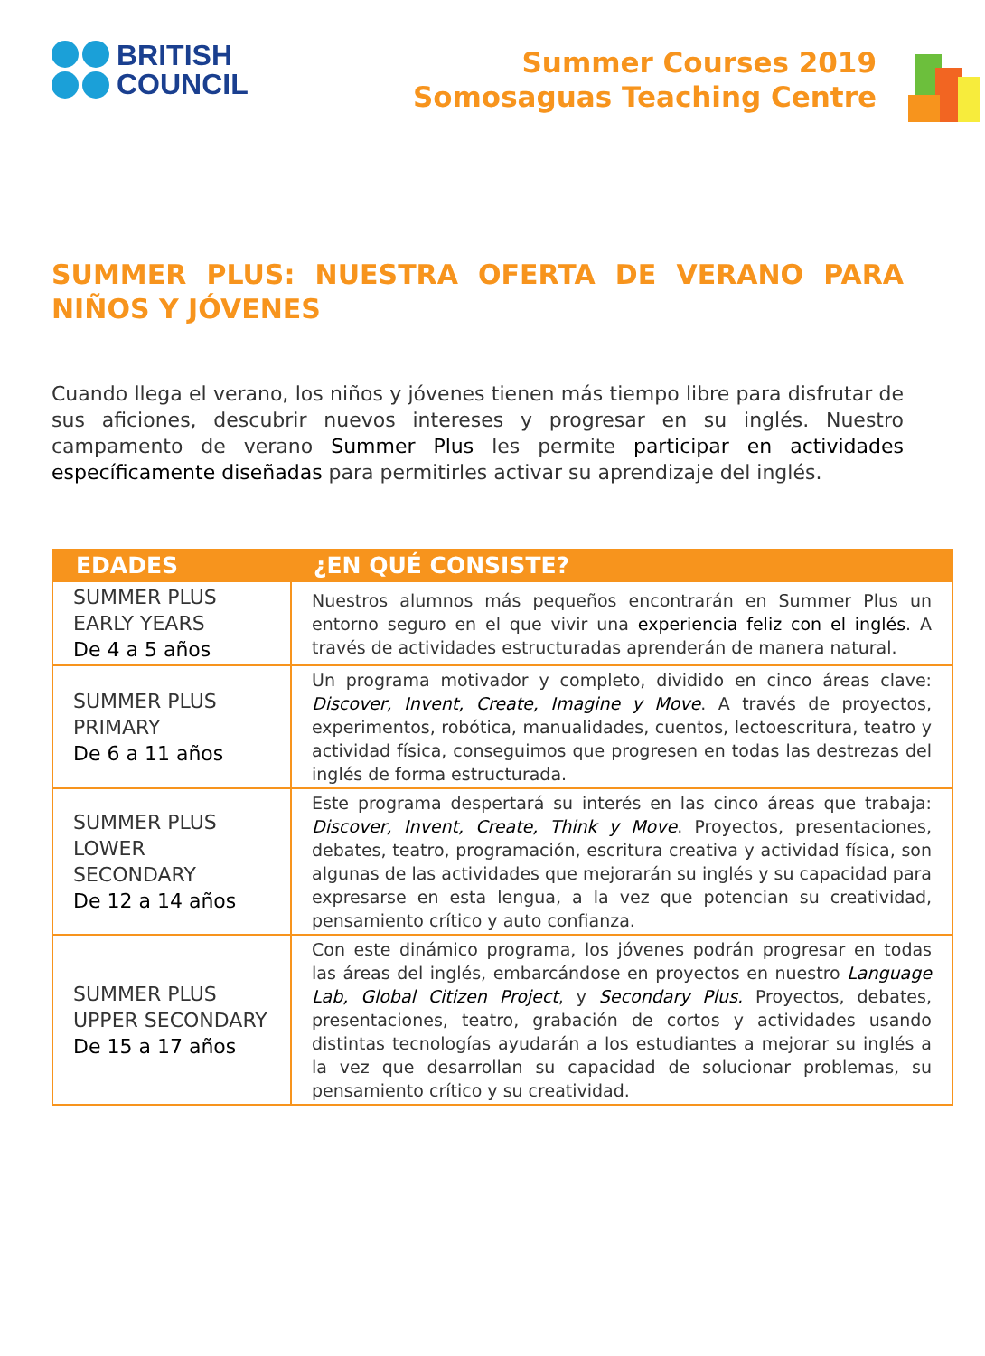BRITISH
COUNCIL
Summer Courses 2019
Somosaguas Teaching Centre
SUMMER PLUS: NUESTRA OFERTA DE VERANO PARA NIÑOS Y JÓVENES
Cuando llega el verano, los niños y jóvenes tienen más tiempo libre para disfrutar de sus aficiones, descubrir nuevos intereses y progresar en su inglés. Nuestro campamento de verano Summer Plus les permite participar en actividades específicamente diseñadas para permitirles activar su aprendizaje del inglés.
| EDADES | ¿EN QUÉ CONSISTE? |
| --- | --- |
| SUMMER PLUS EARLY YEARS De 4 a 5 años | Nuestros alumnos más pequeños encontrarán en Summer Plus un entorno seguro en el que vivir una experiencia feliz con el inglés . A través de actividades estructuradas aprenderán de manera natural. |
| SUMMER PLUS PRIMARY De 6 a 11 años | Un programa motivador y completo, dividido en cinco áreas clave: Discover, Invent, Create, Imagine y Move . A través de proyectos, experimentos, robótica, manualidades, cuentos, lectoescritura, teatro y actividad física, conseguimos que progresen en todas las destrezas del inglés de forma estructurada. |
| SUMMER PLUS LOWER SECONDARY De 12 a 14 años | Este programa despertará su interés en las cinco áreas que trabaja: Discover, Invent, Create, Think y Move . Proyectos, presentaciones, debates, teatro, programación, escritura creativa y actividad física, son algunas de las actividades que mejorarán su inglés y su capacidad para expresarse en esta lengua, a la vez que potencian su creatividad, pensamiento crítico y auto confianza. |
| SUMMER PLUS UPPER SECONDARY De 15 a 17 años | Con este dinámico programa, los jóvenes podrán progresar en todas las áreas del inglés, embarcándose en proyectos en nuestro Language Lab, Global Citizen Project , y Secondary Plus. Proyectos, debates, presentaciones, teatro, grabación de cortos y actividades usando distintas tecnologías ayudarán a los estudiantes a mejorar su inglés a la vez que desarrollan su capacidad de solucionar problemas, su pensamiento crítico y su creatividad. |